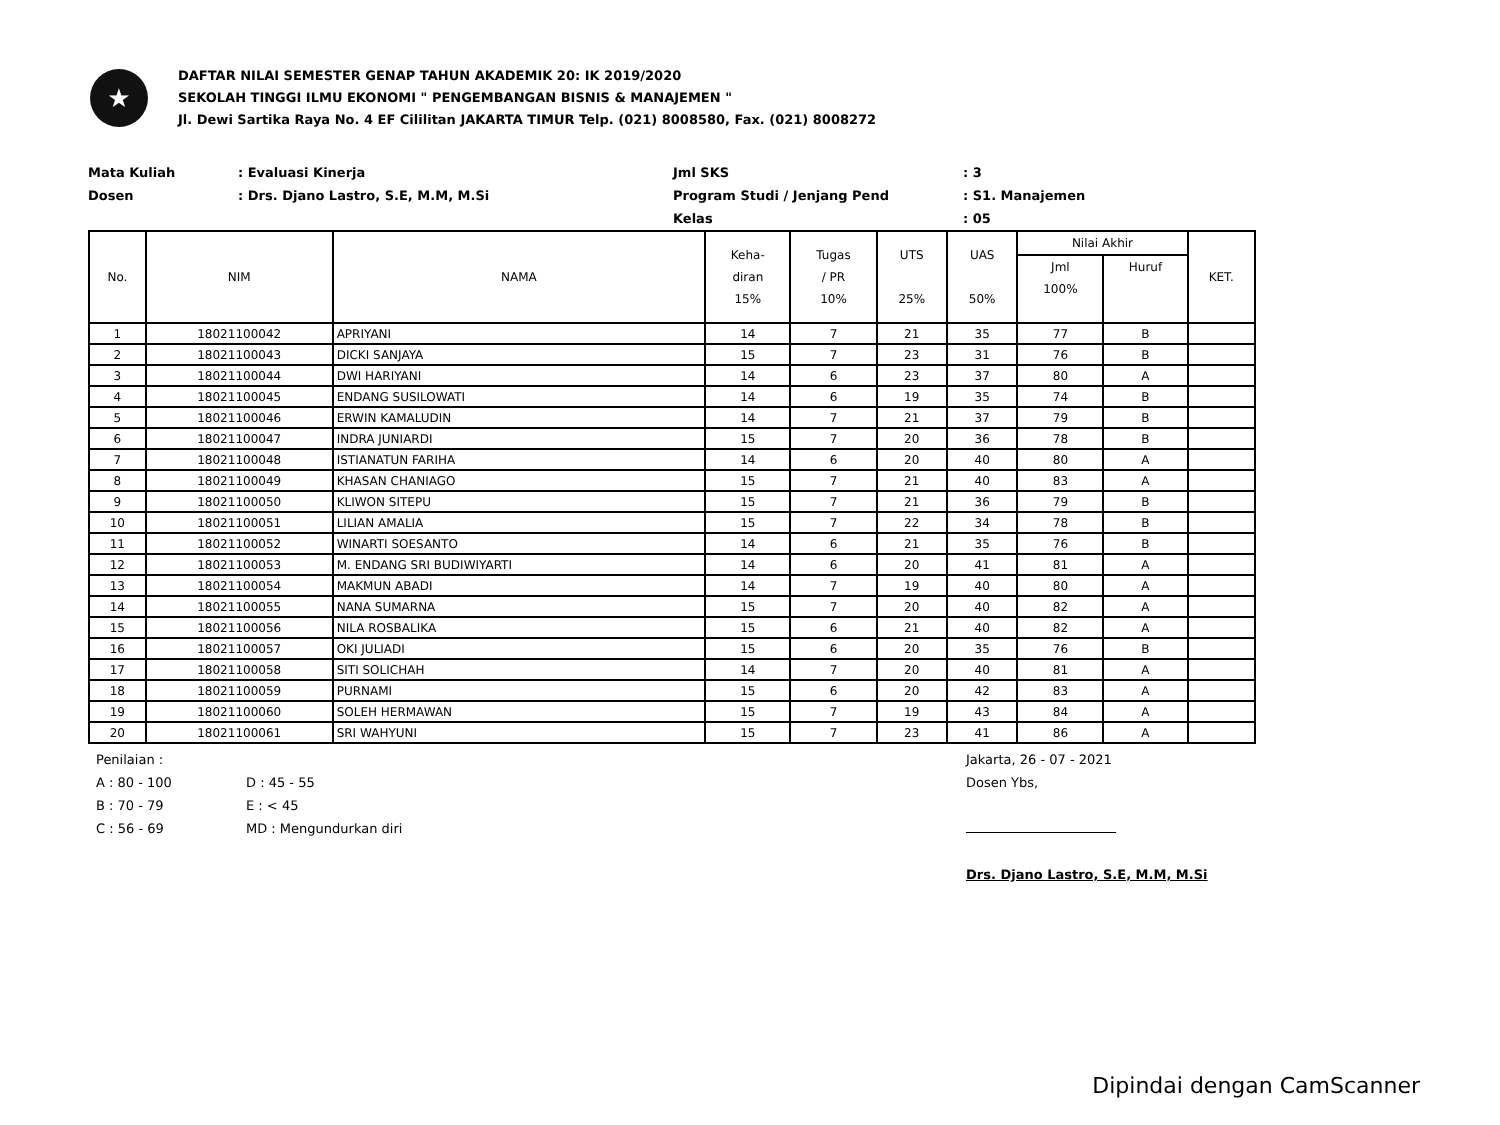★
DAFTAR NILAI SEMESTER GENAP TAHUN AKADEMIK 20: IK 2019/2020
SEKOLAH TINGGI ILMU EKONOMI " PENGEMBANGAN BISNIS & MANAJEMEN "
Jl. Dewi Sartika Raya No. 4 EF Cililitan JAKARTA TIMUR Telp. (021) 8008580, Fax. (021) 8008272
Mata Kuliah
Dosen
: Evaluasi Kinerja
: Drs. Djano Lastro, S.E, M.M, M.Si
Jml SKS
Program Studi / Jenjang Pend
Kelas
: 3
: S1. Manajemen
: 05
| No. | NIM | NAMA | Keha- diran 15% | Tugas / PR 10% | UTS 25% | UAS 50% | Nilai Akhir | | KET. |
| --- | --- | --- | --- | --- | --- | --- | --- | --- | --- |
| | | | | | | | Jml 100% | Huruf | |
| 1 | 18021100042 | APRIYANI | 14 | 7 | 21 | 35 | 77 | B | |
| 2 | 18021100043 | DICKI SANJAYA | 15 | 7 | 23 | 31 | 76 | B | |
| 3 | 18021100044 | DWI HARIYANI | 14 | 6 | 23 | 37 | 80 | A | |
| 4 | 18021100045 | ENDANG SUSILOWATI | 14 | 6 | 19 | 35 | 74 | B | |
| 5 | 18021100046 | ERWIN KAMALUDIN | 14 | 7 | 21 | 37 | 79 | B | |
| 6 | 18021100047 | INDRA JUNIARDI | 15 | 7 | 20 | 36 | 78 | B | |
| 7 | 18021100048 | ISTIANATUN FARIHA | 14 | 6 | 20 | 40 | 80 | A | |
| 8 | 18021100049 | KHASAN CHANIAGO | 15 | 7 | 21 | 40 | 83 | A | |
| 9 | 18021100050 | KLIWON SITEPU | 15 | 7 | 21 | 36 | 79 | B | |
| 10 | 18021100051 | LILIAN AMALIA | 15 | 7 | 22 | 34 | 78 | B | |
| 11 | 18021100052 | WINARTI SOESANTO | 14 | 6 | 21 | 35 | 76 | B | |
| 12 | 18021100053 | M. ENDANG SRI BUDIWIYARTI | 14 | 6 | 20 | 41 | 81 | A | |
| 13 | 18021100054 | MAKMUN ABADI | 14 | 7 | 19 | 40 | 80 | A | |
| 14 | 18021100055 | NANA SUMARNA | 15 | 7 | 20 | 40 | 82 | A | |
| 15 | 18021100056 | NILA ROSBALIKA | 15 | 6 | 21 | 40 | 82 | A | |
| 16 | 18021100057 | OKI JULIADI | 15 | 6 | 20 | 35 | 76 | B | |
| 17 | 18021100058 | SITI SOLICHAH | 14 | 7 | 20 | 40 | 81 | A | |
| 18 | 18021100059 | PURNAMI | 15 | 6 | 20 | 42 | 83 | A | |
| 19 | 18021100060 | SOLEH HERMAWAN | 15 | 7 | 19 | 43 | 84 | A | |
| 20 | 18021100061 | SRI WAHYUNI | 15 | 7 | 23 | 41 | 86 | A | |
Penilaian :
A : 80 - 100
B : 70 - 79
C : 56 - 69
D : 45 - 55
E : < 45
MD : Mengundurkan diri
Jakarta, 26 - 07 - 2021
Dosen Ybs,
Drs. Djano Lastro, S.E, M.M, M.Si
Dipindai dengan CamScanner